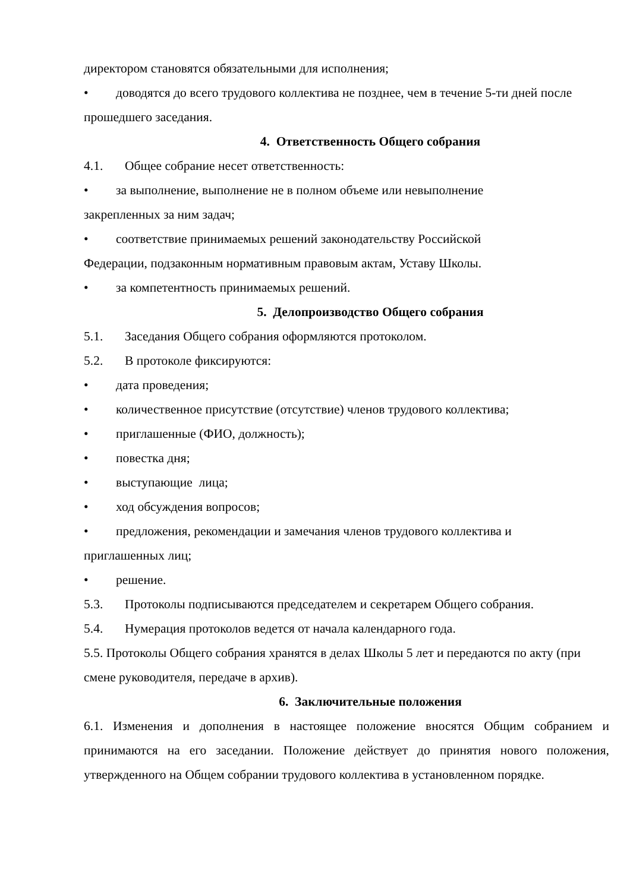директором становятся обязательными для исполнения;
• доводятся до всего трудового коллектива не позднее, чем в течение 5-ти дней после прошедшего заседания.
4. Ответственность Общего собрания
4.1. Общее собрание несет ответственность:
• за выполнение, выполнение не в полном объеме или невыполнение
закрепленных за ним задач;
• соответствие принимаемых решений законодательству Российской
Федерации, подзаконным нормативным правовым актам, Уставу Школы.
• за компетентность принимаемых решений.
5. Делопроизводство Общего собрания
5.1. Заседания Общего собрания оформляются протоколом.
5.2. В протоколе фиксируются:
• дата проведения;
• количественное присутствие (отсутствие) членов трудового коллектива;
• приглашенные (ФИО, должность);
• повестка дня;
• выступающие лица;
• ход обсуждения вопросов;
• предложения, рекомендации и замечания членов трудового коллектива и
приглашенных лиц;
• решение.
5.3. Протоколы подписываются председателем и секретарем Общего собрания.
5.4. Нумерация протоколов ведется от начала календарного года.
5.5. Протоколы Общего собрания хранятся в делах Школы 5 лет и передаются по акту (при смене руководителя, передаче в архив).
6. Заключительные положения
6.1. Изменения и дополнения в настоящее положение вносятся Общим собранием и принимаются на его заседании. Положение действует до принятия нового положения, утвержденного на Общем собрании трудового коллектива в установленном порядке.